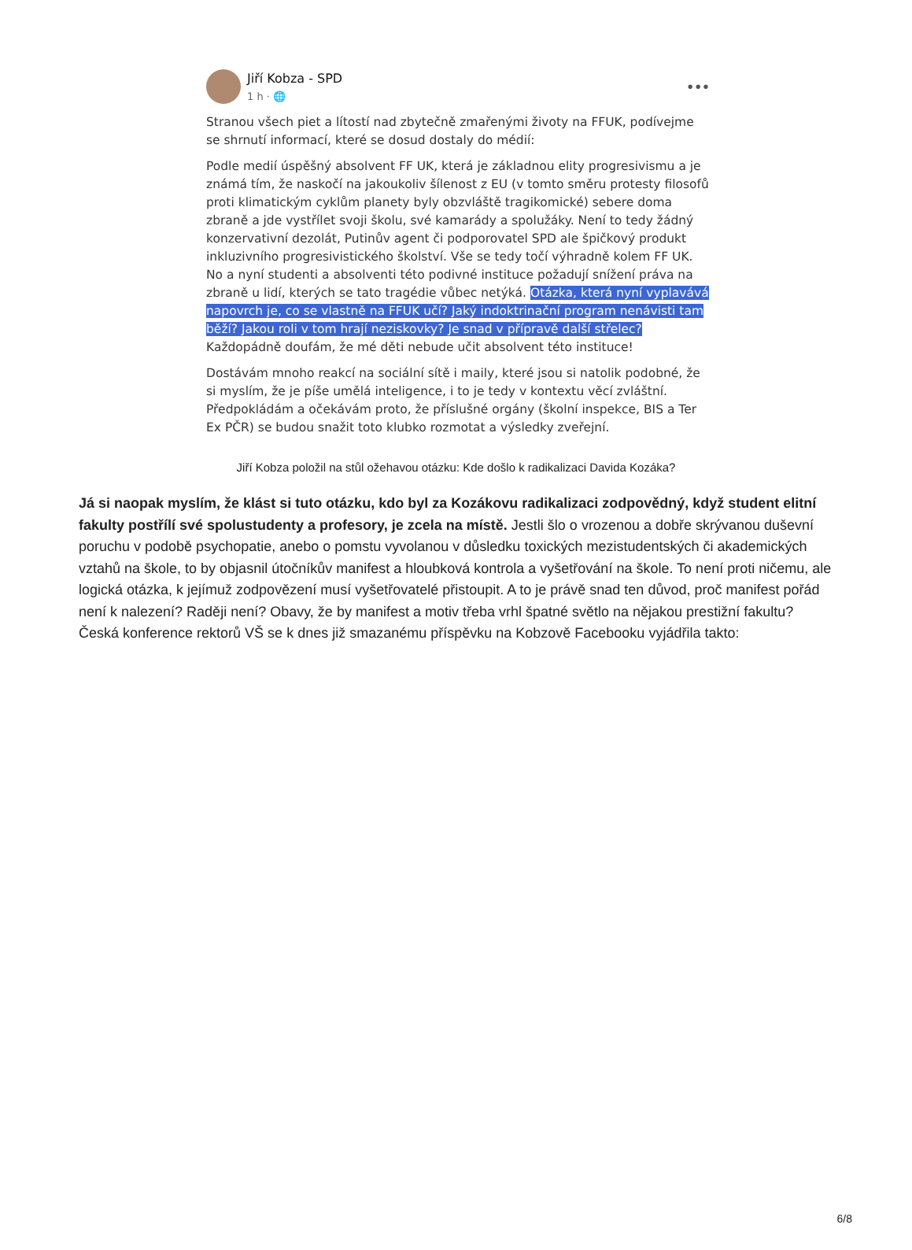Jiří Kobza - SPD
1 h · 🌐
•••
Stranou všech piet a lítostí nad zbytečně zmařenými životy na FFUK, podívejme se shrnutí informací, které se dosud dostaly do médií:
Podle medií úspěšný absolvent FF UK, která je základnou elity progresivismu a je známá tím, že naskočí na jakoukoliv šílenost z EU (v tomto směru protesty filosofů proti klimatickým cyklům planety byly obzvláště tragikomické) sebere doma zbraně a jde vystřílet svoji školu, své kamarády a spolužáky. Není to tedy žádný konzervativní dezolát, Putinův agent či podporovatel SPD ale špičkový produkt inkluzivního progresivistického školství. Vše se tedy točí výhradně kolem FF UK. No a nyní studenti a absolventi této podivné instituce požadují snížení práva na zbraně u lidí, kterých se tato tragédie vůbec netýká. Otázka, která nyní vyplavává napovrch je, co se vlastně na FFUK učí? Jaký indoktrinační program nenávisti tam běží? Jakou roli v tom hrají neziskovky? Je snad v přípravě další střelec? Každopádně doufám, že mé děti nebude učit absolvent této instituce!
Dostávám mnoho reakcí na sociální sítě i maily, které jsou si natolik podobné, že si myslím, že je píše umělá inteligence, i to je tedy v kontextu věcí zvláštní. Předpokládám a očekávám proto, že příslušné orgány (školní inspekce, BIS a Ter Ex PČR) se budou snažit toto klubko rozmotat a výsledky zveřejní.
Jiří Kobza položil na stůl ožehavou otázku: Kde došlo k radikalizaci Davida Kozáka?
Já si naopak myslím, že klást si tuto otázku, kdo byl za Kozákovu radikalizaci zodpovědný, když student elitní fakulty postřílí své spolustudenty a profesory, je zcela na místě. Jestli šlo o vrozenou a dobře skrývanou duševní poruchu v podobě psychopatie, anebo o pomstu vyvolanou v důsledku toxických mezistudentských či akademických vztahů na škole, to by objasnil útočníkův manifest a hloubková kontrola a vyšetřování na škole. To není proti ničemu, ale logická otázka, k jejímuž zodpovězení musí vyšetřovatelé přistoupit. A to je právě snad ten důvod, proč manifest pořád není k nalezení? Raději není? Obavy, že by manifest a motiv třeba vrhl špatné světlo na nějakou prestižní fakultu? Česká konference rektorů VŠ se k dnes již smazanému příspěvku na Kobzově Facebooku vyjádřila takto:
6/8